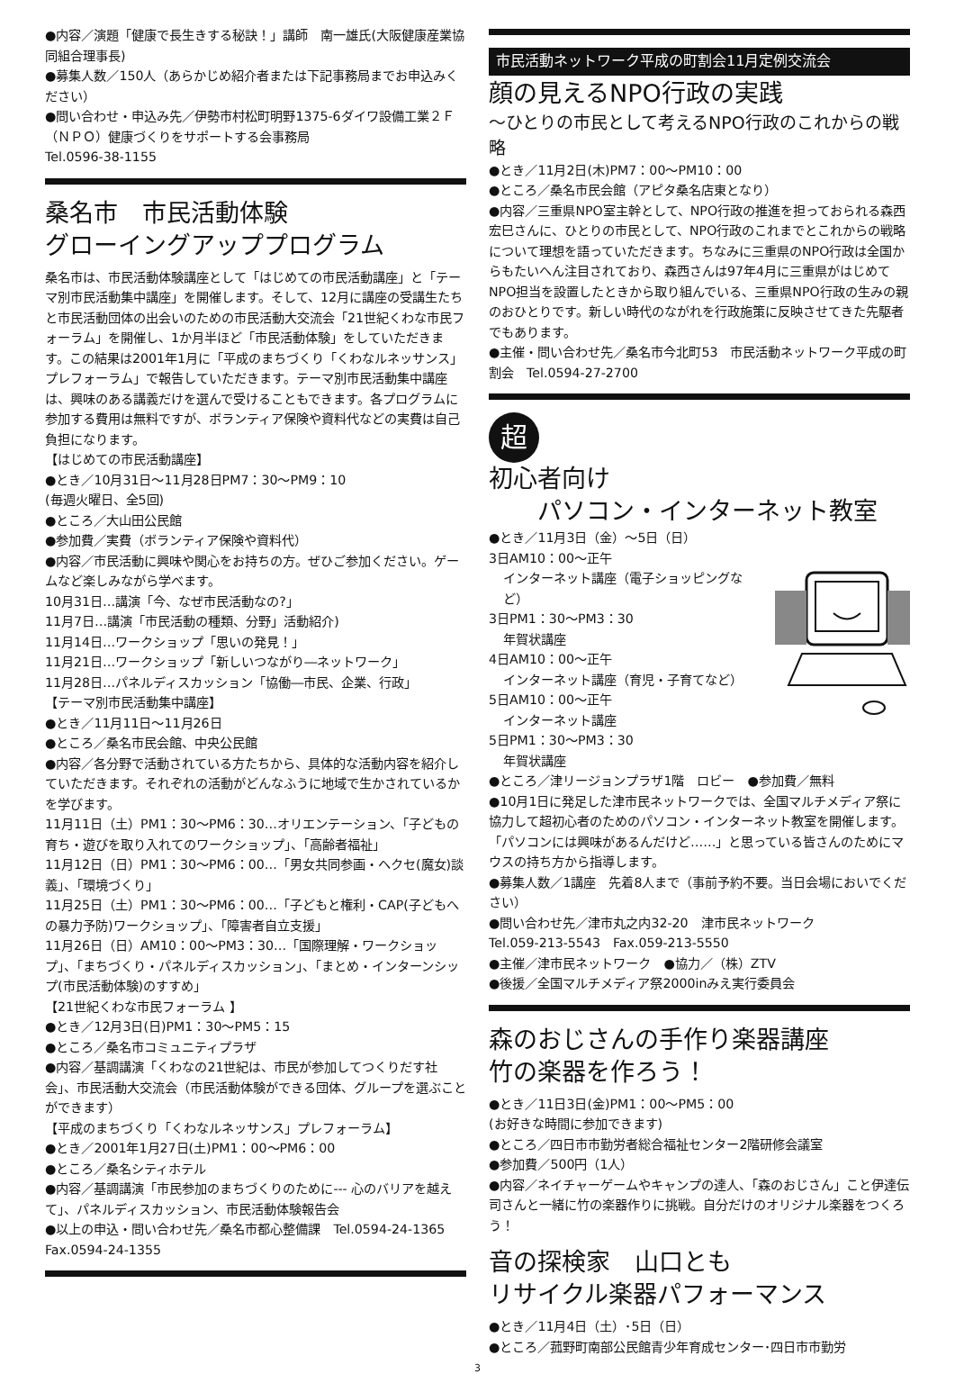●内容／演題「健康で長生きする秘訣！」講師　南一雄氏(大阪健康産業協同組合理事長)
●募集人数／150人（あらかじめ紹介者または下記事務局までお申込みください）
●問い合わせ・申込み先／伊勢市村松町明野1375-6ダイワ設備工業２Ｆ　（ＮＰＯ）健康づくりをサポートする会事務局
Tel.0596-38-1155
桑名市　市民活動体験
グローイングアッププログラム
桑名市は、市民活動体験講座として「はじめての市民活動講座」と「テーマ別市民活動集中講座」を開催します。そして、12月に講座の受講生たちと市民活動団体の出会いのための市民活動大交流会「21世紀くわな市民フォーラム」を開催し、1か月半ほど「市民活動体験」をしていただきます。この結果は2001年1月に「平成のまちづくり「くわなルネッサンス」プレフォーラム」で報告していただきます。テーマ別市民活動集中講座は、興味のある講義だけを選んで受けることもできます。各プログラムに参加する費用は無料ですが、ボランティア保険や資料代などの実費は自己負担になります。
【はじめての市民活動講座】
●とき／10月31日～11月28日PM7：30～PM9：10
(毎週火曜日、全5回)
●ところ／大山田公民館
●参加費／実費（ボランティア保険や資料代）
●内容／市民活動に興味や関心をお持ちの方。ぜひご参加ください。ゲームなど楽しみながら学べます。
10月31日…講演「今、なぜ市民活動なの?」
11月7日…講演「市民活動の種類、分野」活動紹介)
11月14日…ワークショップ「思いの発見！」
11月21日…ワークショップ「新しいつながり―ネットワーク」
11月28日…パネルディスカッション「協働―市民、企業、行政」
【テーマ別市民活動集中講座】
●とき／11月11日～11月26日
●ところ／桑名市民会館、中央公民館
●内容／各分野で活動されている方たちから、具体的な活動内容を紹介していただきます。それぞれの活動がどんなふうに地域で生かされているかを学びます。
11月11日（土）PM1：30～PM6：30…オリエンテーション、「子どもの育ち・遊びを取り入れてのワークショップ」、「高齢者福祉」
11月12日（日）PM1：30～PM6：00…「男女共同参画・ヘクセ(魔女)談義」、「環境づくり」
11月25日（土）PM1：30～PM6：00…「子どもと権利・CAP(子どもへの暴力予防)ワークショップ」、「障害者自立支援」
11月26日（日）AM10：00～PM3：30…「国際理解・ワークショップ」、「まちづくり・パネルディスカッション」、「まとめ・インターンシップ(市民活動体験)のすすめ」
【21世紀くわな市民フォーラム 】
●とき／12月3日(日)PM1：30～PM5：15
●ところ／桑名市コミュニティプラザ
●内容／基調講演「くわなの21世紀は、市民が参加してつくりだす社会」、市民活動大交流会（市民活動体験ができる団体、グループを選ぶことができます）
【平成のまちづくり「くわなルネッサンス」プレフォーラム】
●とき／2001年1月27日(土)PM1：00～PM6：00
●ところ／桑名シティホテル
●内容／基調講演「市民参加のまちづくりのために--- 心のバリアを越えて」、パネルディスカッション、市民活動体験報告会
●以上の申込・問い合わせ先／桑名市都心整備課　Tel.0594-24-1365　Fax.0594-24-1355
市民活動ネットワーク平成の町割会11月定例交流会
顔の見えるNPO行政の実践
～ひとりの市民として考えるNPO行政のこれからの戦略
●とき／11月2日(木)PM7：00～PM10：00
●ところ／桑名市民会館（アピタ桑名店東となり）
●内容／三重県NPO室主幹として、NPO行政の推進を担っておられる森西宏巳さんに、ひとりの市民として、NPO行政のこれまでとこれからの戦略について理想を語っていただきます。ちなみに三重県のNPO行政は全国からもたいへん注目されており、森西さんは97年4月に三重県がはじめてNPO担当を設置したときから取り組んでいる、三重県NPO行政の生みの親のおひとりです。新しい時代のながれを行政施策に反映させてきた先駆者でもあります。
●主催・問い合わせ先／桑名市今北町53　市民活動ネットワーク平成の町割会　Tel.0594-27-2700
超初心者向け
　　パソコン・インターネット教室
●とき／11月3日（金）～5日（日）
3日AM10：00～正午
インターネット講座（電子ショッピングなど）
3日PM1：30～PM3：30
年賀状講座
4日AM10：00～正午
インターネット講座（育児・子育てなど）
5日AM10：00～正午
インターネット講座
5日PM1：30～PM3：30
年賀状講座
●ところ／津リージョンプラザ1階　ロビー　●参加費／無料
●10月1日に発足した津市民ネットワークでは、全国マルチメディア祭に協力して超初心者のためのパソコン・インターネット教室を開催します。「パソコンには興味があるんだけど……」と思っている皆さんのためにマウスの持ち方から指導します。
●募集人数／1講座　先着8人まで（事前予約不要。当日会場においでください）
●問い合わせ先／津市丸之内32-20　津市民ネットワーク
Tel.059-213-5543　Fax.059-213-5550
●主催／津市民ネットワーク　●協力／（株）ZTV
●後援／全国マルチメディア祭2000inみえ実行委員会
森のおじさんの手作り楽器講座
竹の楽器を作ろう！
●とき／11日3日(金)PM1：00～PM5：00
(お好きな時間に参加できます)
●ところ／四日市市勤労者総合福祉センター2階研修会議室
●参加費／500円（1人）
●内容／ネイチャーゲームやキャンプの達人、「森のおじさん」こと伊達伝司さんと一緒に竹の楽器作りに挑戦。自分だけのオリジナル楽器をつくろう！
音の探検家　山口とも
リサイクル楽器パフォーマンス
●とき／11月4日（土）･5日（日）
●ところ／菰野町南部公民館青少年育成センター･四日市市勤労
3